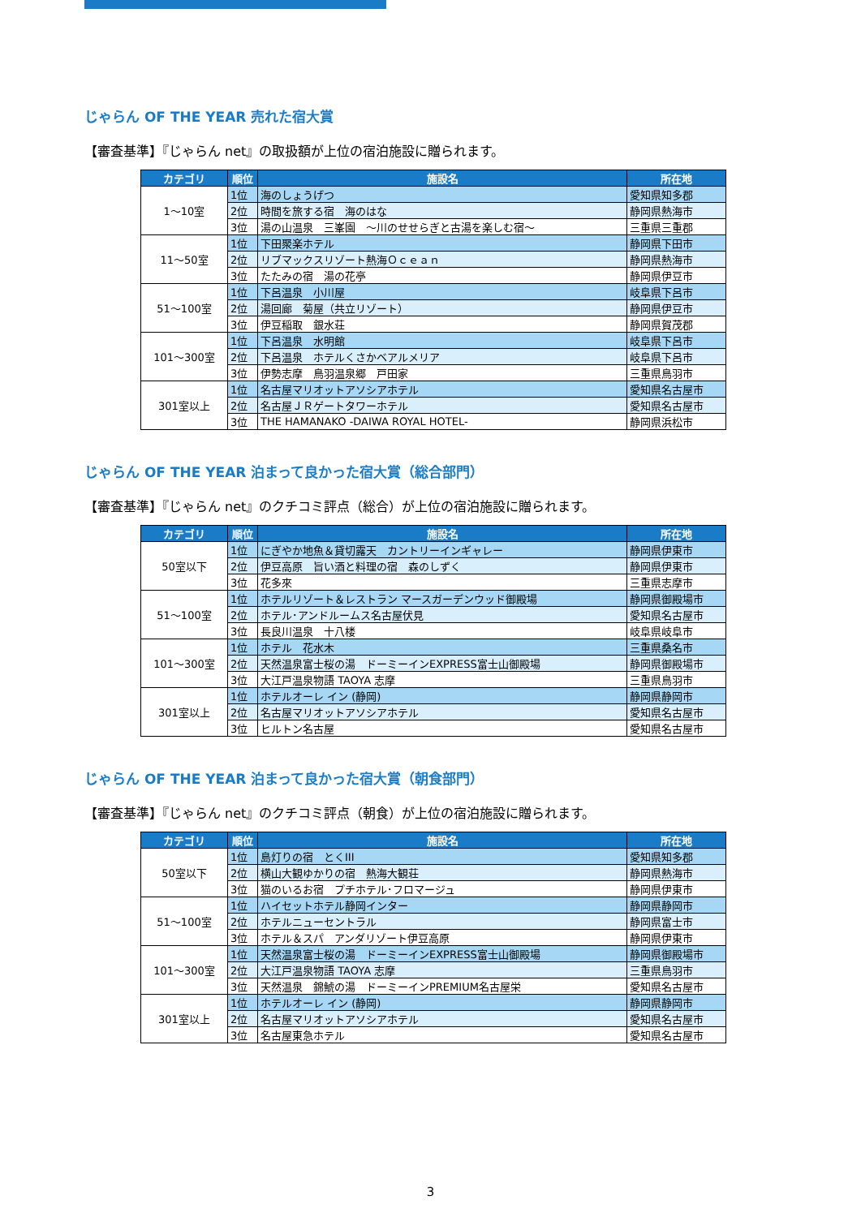じゃらん OF THE YEAR 売れた宿大賞
【審査基準】『じゃらん net』の取扱額が上位の宿泊施設に贈られます。
| カテゴリ | 順位 | 施設名 | 所在地 |
| --- | --- | --- | --- |
| 1～10室 | 1位 | 海のしょうげつ | 愛知県知多郡 |
| | 2位 | 時間を旅する宿 海のはな | 静岡県熱海市 |
| | 3位 | 湯の山温泉 三峯園 ～川のせせらぎと古湯を楽しむ宿～ | 三重県三重郡 |
| 11～50室 | 1位 | 下田聚楽ホテル | 静岡県下田市 |
| | 2位 | リブマックスリゾート熱海Ｏｃｅａｎ | 静岡県熱海市 |
| | 3位 | たたみの宿 湯の花亭 | 静岡県伊豆市 |
| 51～100室 | 1位 | 下呂温泉 小川屋 | 岐阜県下呂市 |
| | 2位 | 湯回廊 菊屋（共立リゾート） | 静岡県伊豆市 |
| | 3位 | 伊豆稲取 銀水荘 | 静岡県賀茂郡 |
| 101～300室 | 1位 | 下呂温泉 水明館 | 岐阜県下呂市 |
| | 2位 | 下呂温泉 ホテルくさかベアルメリア | 岐阜県下呂市 |
| | 3位 | 伊勢志摩 鳥羽温泉郷 戸田家 | 三重県鳥羽市 |
| 301室以上 | 1位 | 名古屋マリオットアソシアホテル | 愛知県名古屋市 |
| | 2位 | 名古屋ＪＲゲートタワーホテル | 愛知県名古屋市 |
| | 3位 | THE HAMANAKO -DAIWA ROYAL HOTEL- | 静岡県浜松市 |
じゃらん OF THE YEAR 泊まって良かった宿大賞（総合部門）
【審査基準】『じゃらん net』のクチコミ評点（総合）が上位の宿泊施設に贈られます。
| カテゴリ | 順位 | 施設名 | 所在地 |
| --- | --- | --- | --- |
| 50室以下 | 1位 | にぎやか地魚＆貸切露天 カントリーインギャレー | 静岡県伊東市 |
| | 2位 | 伊豆高原 旨い酒と料理の宿 森のしずく | 静岡県伊東市 |
| | 3位 | 花多來 | 三重県志摩市 |
| 51～100室 | 1位 | ホテルリゾート＆レストラン マースガーデンウッド御殿場 | 静岡県御殿場市 |
| | 2位 | ホテル･アンドルームス名古屋伏見 | 愛知県名古屋市 |
| | 3位 | 長良川温泉 十八楼 | 岐阜県岐阜市 |
| 101～300室 | 1位 | ホテル 花水木 | 三重県桑名市 |
| | 2位 | 天然温泉富士桜の湯 ドーミーインEXPRESS富士山御殿場 | 静岡県御殿場市 |
| | 3位 | 大江戸温泉物語 TAOYA 志摩 | 三重県鳥羽市 |
| 301室以上 | 1位 | ホテルオーレ イン (静岡) | 静岡県静岡市 |
| | 2位 | 名古屋マリオットアソシアホテル | 愛知県名古屋市 |
| | 3位 | ヒルトン名古屋 | 愛知県名古屋市 |
じゃらん OF THE YEAR 泊まって良かった宿大賞（朝食部門）
【審査基準】『じゃらん net』のクチコミ評点（朝食）が上位の宿泊施設に贈られます。
| カテゴリ | 順位 | 施設名 | 所在地 |
| --- | --- | --- | --- |
| 50室以下 | 1位 | 島灯りの宿 とくIII | 愛知県知多郡 |
| | 2位 | 横山大観ゆかりの宿 熱海大観荘 | 静岡県熱海市 |
| | 3位 | 猫のいるお宿 プチホテル･フロマージュ | 静岡県伊東市 |
| 51～100室 | 1位 | ハイセットホテル静岡インター | 静岡県静岡市 |
| | 2位 | ホテルニューセントラル | 静岡県富士市 |
| | 3位 | ホテル＆スパ アンダリゾート伊豆高原 | 静岡県伊東市 |
| 101～300室 | 1位 | 天然温泉富士桜の湯 ドーミーインEXPRESS富士山御殿場 | 静岡県御殿場市 |
| | 2位 | 大江戸温泉物語 TAOYA 志摩 | 三重県鳥羽市 |
| | 3位 | 天然温泉 錦鯱の湯 ドーミーインPREMIUM名古屋栄 | 愛知県名古屋市 |
| 301室以上 | 1位 | ホテルオーレ イン (静岡) | 静岡県静岡市 |
| | 2位 | 名古屋マリオットアソシアホテル | 愛知県名古屋市 |
| | 3位 | 名古屋東急ホテル | 愛知県名古屋市 |
3